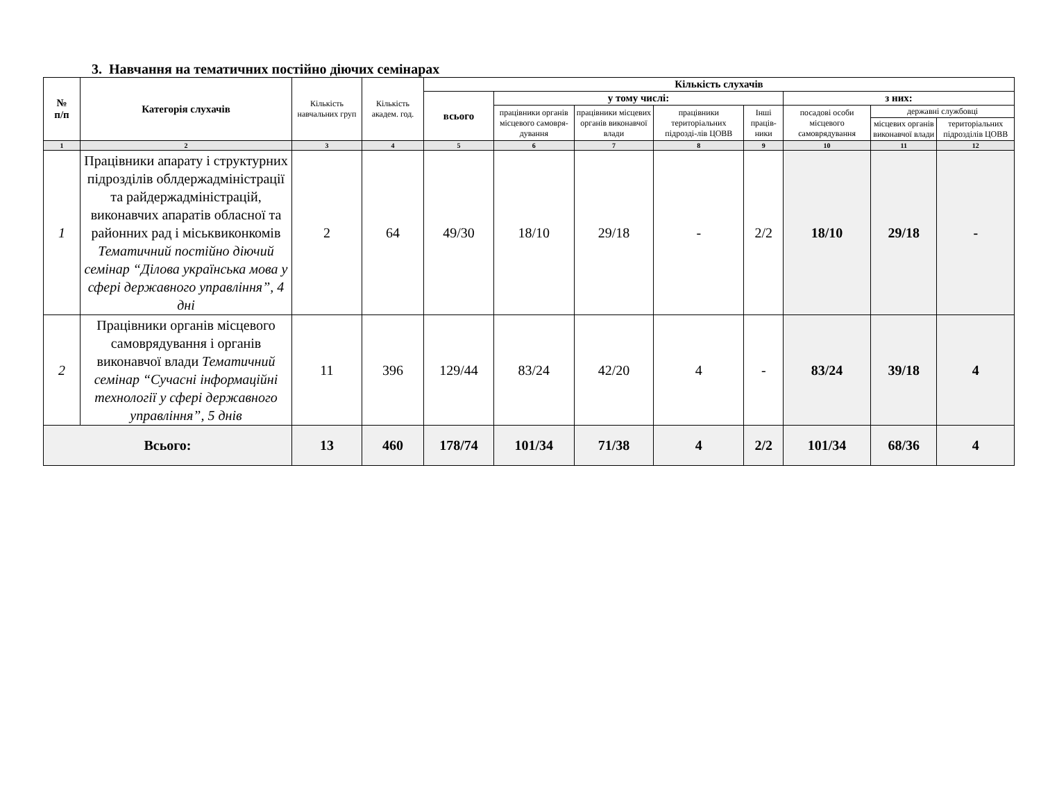3. Навчання на тематичних постійно діючих семінарах
| № п/п | Категорія слухачів | Кількість навчальних груп | Кількість академ. год. | Кількість слухачів | | | | | | | |
| --- | --- | --- | --- | --- | --- | --- | --- | --- | --- | --- | --- |
| | | | | всього | у тому числі: | | | | з них: | | |
| | | | | | працівники органів місцевого самовря-дування | працівники місцевих органів виконавчої влади | працівники територіальних підрозді-лів ЦОВВ | Інші праців-ники | посадові особи місцевого самоврядування | державні службовці | |
| | | | | | | | | | | місцевих органів виконавчої влади | територіальних підрозділів ЦОВВ |
| 1 | 2 | 3 | 4 | 5 | 6 | 7 | 8 | 9 | 10 | 11 | 12 |
| 1 | Працівники апарату і структурних підрозділів облдержадміністрації та райдержадміністрацій, виконавчих апаратів обласної та районних рад і міськвиконкомів Тематичний постійно діючий семінар “Ділова українська мова у сфері державного управління”, 4 дні | 2 | 64 | 49/30 | 18/10 | 29/18 | - | 2/2 | 18/10 | 29/18 | - |
| 2 | Працівники органів місцевого самоврядування і органів виконавчої влади Тематичний семінар “Сучасні інформаційні технології у сфері державного управління”, 5 днів | 11 | 396 | 129/44 | 83/24 | 42/20 | 4 | - | 83/24 | 39/18 | 4 |
| Всього: | | 13 | 460 | 178/74 | 101/34 | 71/38 | 4 | 2/2 | 101/34 | 68/36 | 4 |